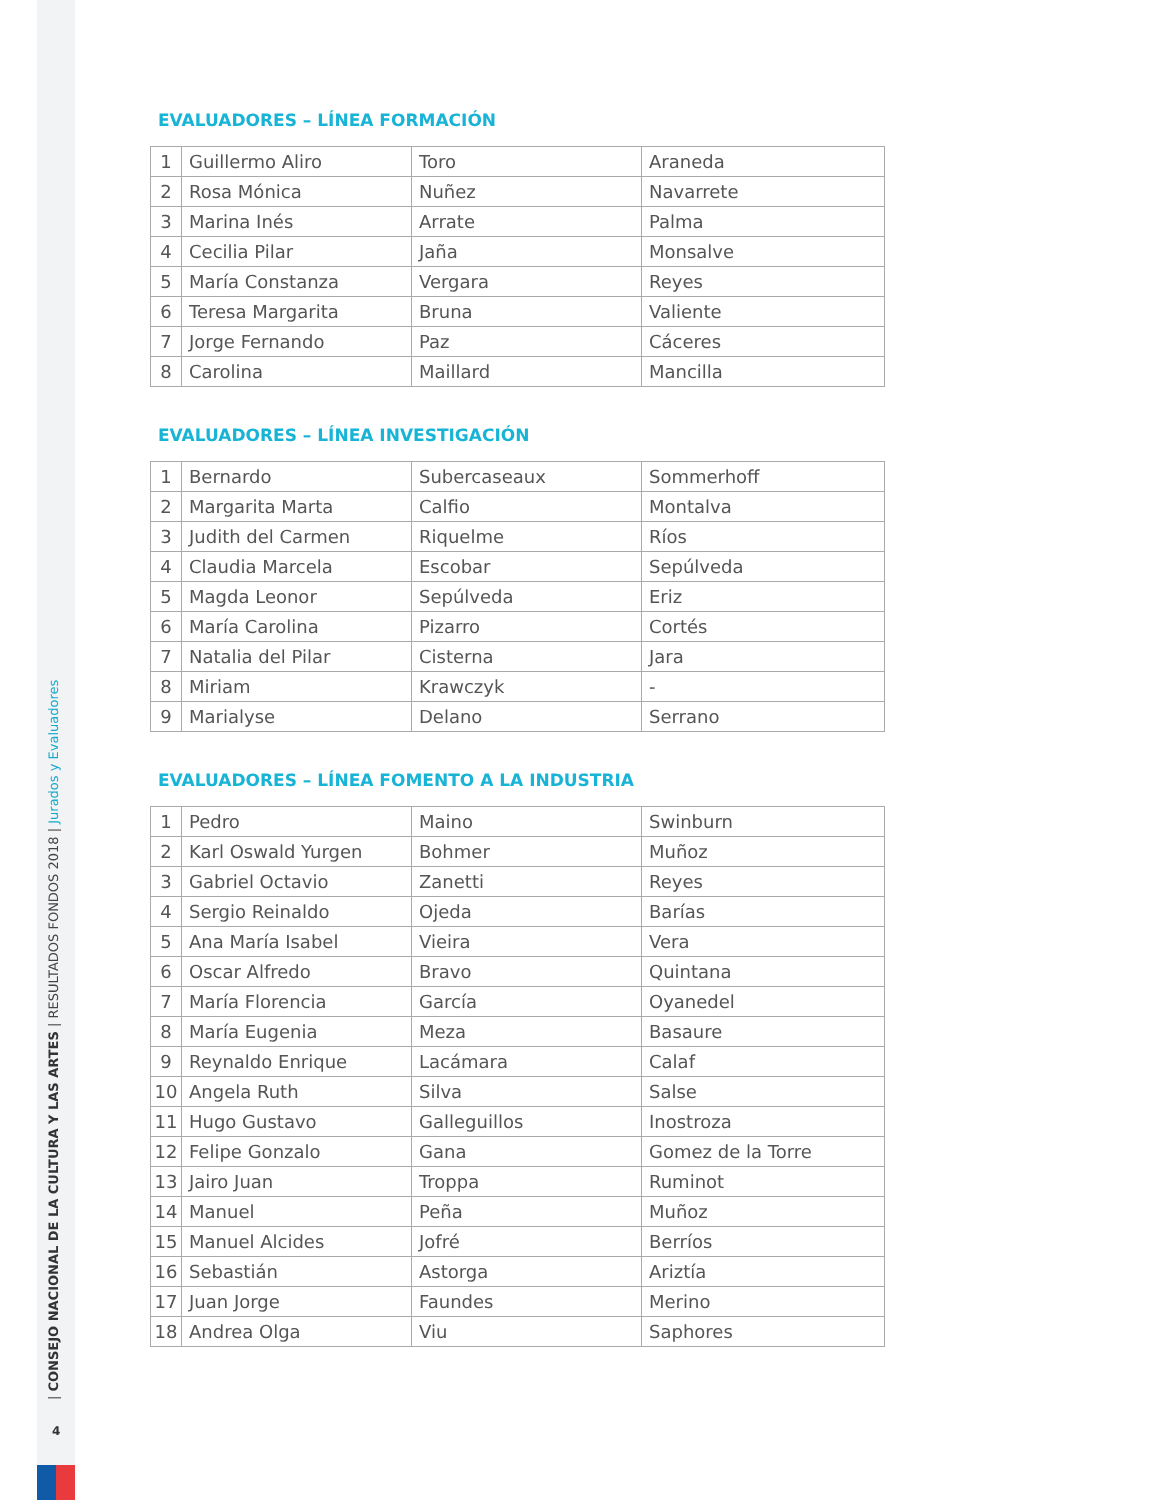| CONSEJO NACIONAL DE LA CULTURA Y LAS ARTES | RESULTADOS FONDOS 2018 | Jurados y Evaluadores
4
EVALUADORES – LÍNEA FORMACIÓN
| 1 | Guillermo Aliro | Toro | Araneda |
| 2 | Rosa Mónica | Nuñez | Navarrete |
| 3 | Marina Inés | Arrate | Palma |
| 4 | Cecilia Pilar | Jaña | Monsalve |
| 5 | María Constanza | Vergara | Reyes |
| 6 | Teresa Margarita | Bruna | Valiente |
| 7 | Jorge Fernando | Paz | Cáceres |
| 8 | Carolina | Maillard | Mancilla |
EVALUADORES – LÍNEA INVESTIGACIÓN
| 1 | Bernardo | Subercaseaux | Sommerhoff |
| 2 | Margarita Marta | Calfio | Montalva |
| 3 | Judith del Carmen | Riquelme | Ríos |
| 4 | Claudia Marcela | Escobar | Sepúlveda |
| 5 | Magda Leonor | Sepúlveda | Eriz |
| 6 | María Carolina | Pizarro | Cortés |
| 7 | Natalia del Pilar | Cisterna | Jara |
| 8 | Miriam | Krawczyk | - |
| 9 | Marialyse | Delano | Serrano |
EVALUADORES – LÍNEA FOMENTO A LA INDUSTRIA
| 1 | Pedro | Maino | Swinburn |
| 2 | Karl Oswald Yurgen | Bohmer | Muñoz |
| 3 | Gabriel Octavio | Zanetti | Reyes |
| 4 | Sergio Reinaldo | Ojeda | Barías |
| 5 | Ana María Isabel | Vieira | Vera |
| 6 | Oscar Alfredo | Bravo | Quintana |
| 7 | María Florencia | García | Oyanedel |
| 8 | María Eugenia | Meza | Basaure |
| 9 | Reynaldo Enrique | Lacámara | Calaf |
| 10 | Angela Ruth | Silva | Salse |
| 11 | Hugo Gustavo | Galleguillos | Inostroza |
| 12 | Felipe Gonzalo | Gana | Gomez de la Torre |
| 13 | Jairo Juan | Troppa | Ruminot |
| 14 | Manuel | Peña | Muñoz |
| 15 | Manuel Alcides | Jofré | Berríos |
| 16 | Sebastián | Astorga | Ariztía |
| 17 | Juan Jorge | Faundes | Merino |
| 18 | Andrea Olga | Viu | Saphores |